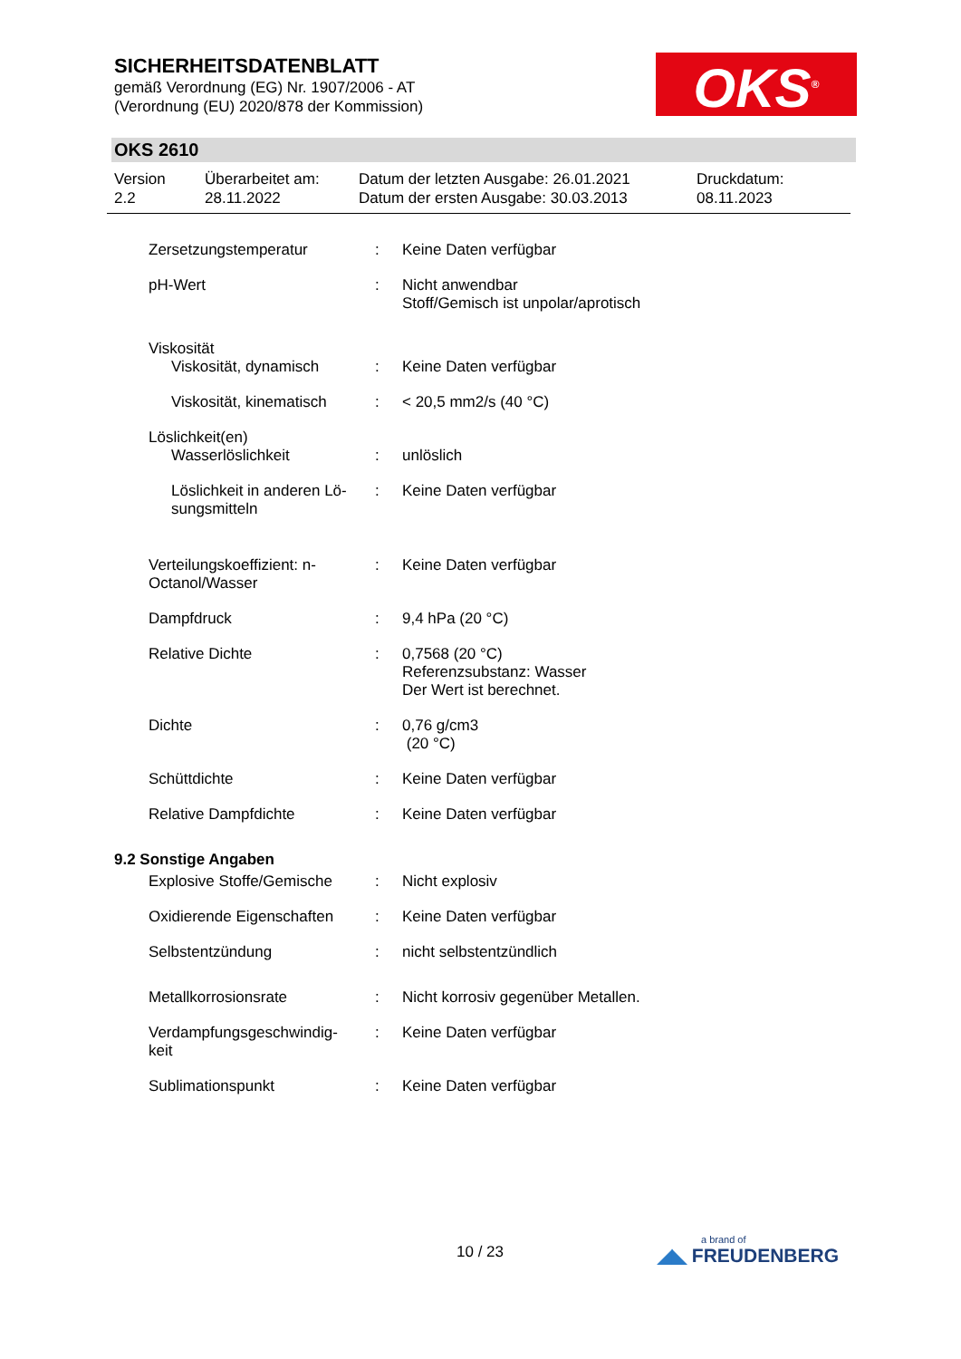SICHERHEITSDATENBLATT
gemäß Verordnung (EG) Nr. 1907/2006 - AT
(Verordnung (EU) 2020/878 der Kommission)
OKS<sup>®</sup>
OKS 2610
Version
2.2
Überarbeitet am:
28.11.2022
Datum der letzten Ausgabe: 26.01.2021
Datum der ersten Ausgabe: 30.03.2013
Druckdatum:
08.11.2023
| Zersetzungstemperatur | : | Keine Daten verfügbar |
| pH-Wert | : | Nicht anwendbar Stoff/Gemisch ist unpolar/aprotisch |
| Viskosität | | |
| Viskosität, dynamisch | : | Keine Daten verfügbar |
| Viskosität, kinematisch | : | < 20,5 mm2/s (40 °C) |
| Löslichkeit(en) | | |
| Wasserlöslichkeit | : | unlöslich |
| Löslichkeit in anderen Lö- sungsmitteln | : | Keine Daten verfügbar |
| Verteilungskoeffizient: n- Octanol/Wasser | : | Keine Daten verfügbar |
| Dampfdruck | : | 9,4 hPa (20 °C) |
| Relative Dichte | : | 0,7568 (20 °C) Referenzsubstanz: Wasser Der Wert ist berechnet. |
| Dichte | : | 0,76 g/cm3 (20 °C) |
| Schüttdichte | : | Keine Daten verfügbar |
| Relative Dampfdichte | : | Keine Daten verfügbar |
| 9.2 Sonstige Angaben | | |
| Explosive Stoffe/Gemische | : | Nicht explosiv |
| Oxidierende Eigenschaften | : | Keine Daten verfügbar |
| Selbstentzündung | : | nicht selbstentzündlich |
| Metallkorrosionsrate | : | Nicht korrosiv gegenüber Metallen. |
| Verdampfungsgeschwindig- keit | : | Keine Daten verfügbar |
| Sublimationspunkt | : | Keine Daten verfügbar |
10 / 23
a brand of
◢◣ FREUDENBERG